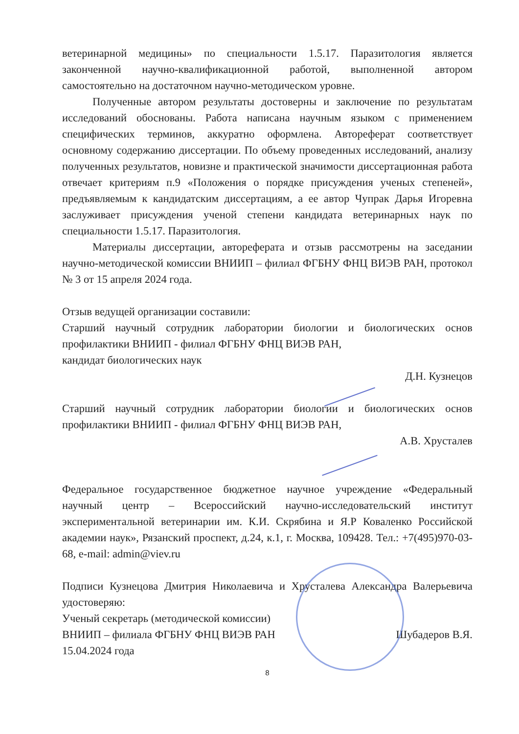ветеринарной медицины» по специальности 1.5.17. Паразитология является законченной научно-квалификационной работой, выполненной автором самостоятельно на достаточном научно-методическом уровне.
Полученные автором результаты достоверны и заключение по результатам исследований обоснованы. Работа написана научным языком с применением специфических терминов, аккуратно оформлена. Автореферат соответствует основному содержанию диссертации. По объему проведенных исследований, анализу полученных результатов, новизне и практической значимости диссертационная работа отвечает критериям п.9 «Положения о порядке присуждения ученых степеней», предъявляемым к кандидатским диссертациям, а ее автор Чупрак Дарья Игоревна заслуживает присуждения ученой степени кандидата ветеринарных наук по специальности 1.5.17. Паразитология.
Материалы диссертации, автореферата и отзыв рассмотрены на заседании научно-методической комиссии ВНИИП – филиал ФГБНУ ФНЦ ВИЭВ РАН, протокол № 3 от 15 апреля 2024 года.
Отзыв ведущей организации составили:
Старший научный сотрудник лаборатории биологии и биологических основ профилактики ВНИИП - филиал ФГБНУ ФНЦ ВИЭВ РАН,
кандидат биологических наук
Д.Н. Кузнецов
Старший научный сотрудник лаборатории биологии и биологических основ профилактики ВНИИП - филиал ФГБНУ ФНЦ ВИЭВ РАН,
А.В. Хрусталев
Федеральное государственное бюджетное научное учреждение «Федеральный научный центр – Всероссийский научно-исследовательский институт экспериментальной ветеринарии им. К.И. Скрябина и Я.Р Коваленко Российской академии наук», Рязанский проспект, д.24, к.1, г. Москва, 109428. Тел.: +7(495)970-03-68, e-mail: admin@viev.ru
Подписи Кузнецова Дмитрия Николаевича и Хрусталева Александра Валерьевича удостоверяю:
Ученый секретарь (методической комиссии)
ВНИИП – филиала ФГБНУ ФНЦ ВИЭВ РАН Шубадеров В.Я.
15.04.2024 года
8